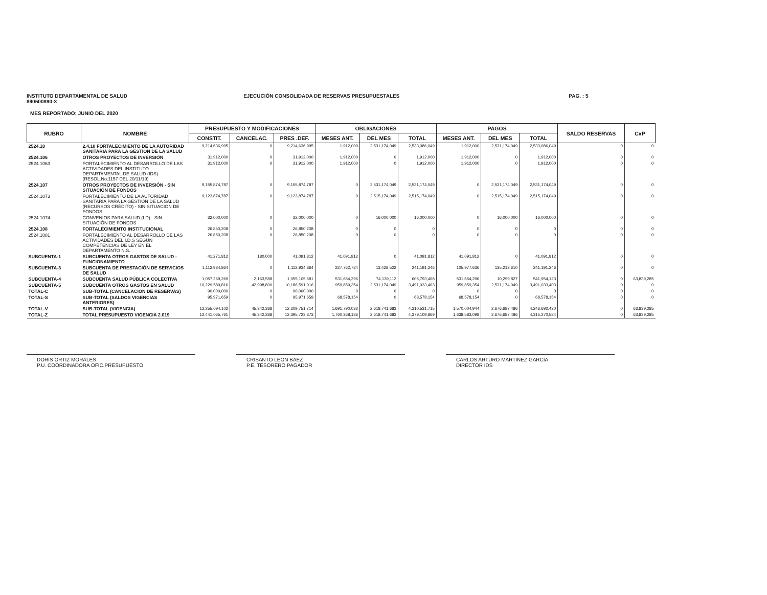INSTITUTO DEPARTAMENTAL DE SALUD
890500890-3
EJECUCIÓN CONSOLIDADA DE RESERVAS PRESUPUESTALES
PAG. : 5
MES REPORTADO: JUNIO DEL 2020
| RUBRO | NOMBRE | PRESUPUESTO Y MODIFICACIONES | | | OBLIGACIONES | | | PAGOS | | | SALDO RESERVAS | CxP |
| --- | --- | --- | --- | --- | --- | --- | --- | --- | --- | --- | --- | --- |
| | | CONSTIT. | CANCELAC. | PRES .DEF. | MESES ANT. | DEL MES | TOTAL | MESES ANT. | DEL MES | TOTAL | | |
| 2524.10 | 2.4.10 FORTALECIMIENTO DE LA AUTORIDAD SANITARIA PARA LA GESTIÓN DE LA SALUD | 9,214,636,995 | 0 | 9,214,636,995 | 1,912,000 | 2,531,174,049 | 2,533,086,049 | 1,912,000 | 2,531,174,049 | 2,533,086,049 | 0 | 0 |
| 2524.106 | OTROS PROYECTOS DE INVERSIÓN | 31,912,000 | 0 | 31,912,000 | 1,912,000 | 0 | 1,912,000 | 1,912,000 | 0 | 1,912,000 | 0 | 0 |
| 2524.1063 | FORTALECIMIENTO AL DESARROLLO DE LAS ACTIVIDADES DEL INSTITUTO DEPARTAMENTAL DE SALUD (IDS) - (RESOL.No.1157 DEL 20/11/19) | 31,912,000 | 0 | 31,912,000 | 1,912,000 | 0 | 1,912,000 | 1,912,000 | 0 | 1,912,000 | 0 | 0 |
| 2524.107 | OTROS PROYECTOS DE INVERSIÓN - SIN SITUACIÓN DE FONDOS | 9,155,874,787 | 0 | 9,155,874,787 | 0 | 2,531,174,049 | 2,531,174,049 | 0 | 2,531,174,049 | 2,531,174,049 | 0 | 0 |
| 2524.1073 | FORTALECIMIENTO DE LA AUTORIDAD SANITARIA PARA LA GESTIÓN DE LA SALUD (RECURSOS CRÉDITO) - SIN SITUACION DE FONDOS | 9,123,874,787 | 0 | 9,123,874,787 | 0 | 2,515,174,049 | 2,515,174,049 | 0 | 2,515,174,049 | 2,515,174,049 | 0 | 0 |
| 2524.1074 | CONVENIOS PARA SALUD (LD) - SIN SITUACIÓN DE FONDOS | 32,000,000 | 0 | 32,000,000 | 0 | 16,000,000 | 16,000,000 | 0 | 16,000,000 | 16,000,000 | 0 | 0 |
| 2524.108 | FORTALECIMIENTO INSTITUCIONAL | 26,850,208 | 0 | 26,850,208 | 0 | 0 | 0 | 0 | 0 | 0 | 0 | 0 |
| 2524.1081 | FORTALECIMIENTO AL DESARROLLO DE LAS ACTIVIDADES DEL I.D.S SEGÚN COMPETENCIAS DE LEY EN EL DEPARTAMENTO N.S. | 26,850,208 | 0 | 26,850,208 | 0 | 0 | 0 | 0 | 0 | 0 | 0 | 0 |
| SUBCUENTA-1 | SUBCUENTA OTROS GASTOS DE SALUD - FUNCIONAMIENTO | 41,271,812 | 180,000 | 41,091,812 | 41,091,812 | 0 | 41,091,812 | 41,091,812 | 0 | 41,091,812 | 0 | 0 |
| SUBCUENTA-3 | SUBCUENTA DE PRESTACIÓN DE SERVICIOS DE SALUD | 1,112,934,864 | 0 | 1,112,934,864 | 227,762,724 | 13,428,522 | 241,191,246 | 105,977,636 | 135,213,610 | 241,191,246 | 0 | 0 |
| SUBCUENTA-4 | SUBCUENTA SALUD PÚBLICA COLECTIVA | 1,057,269,269 | 2,163,588 | 1,055,105,681 | 531,654,296 | 74,139,112 | 605,793,408 | 531,654,296 | 10,299,827 | 541,954,123 | 0 | 63,839,285 |
| SUBCUENTA-5 | SUBCUENTA OTROS GASTOS EN SALUD | 10,229,589,816 | 42,998,800 | 10,186,591,016 | 959,859,354 | 2,531,174,049 | 3,491,033,403 | 959,859,354 | 2,531,174,049 | 3,491,033,403 | 0 | 0 |
| TOTAL-C | SUB-TOTAL (CANCELACION DE RESERVAS) | 90,000,000 | 0 | 90,000,000 | 0 | 0 | 0 | 0 | 0 | 0 | 0 | 0 |
| TOTAL-S | SUB-TOTAL (SALDOS VIGENCIAS ANTERIORES) | 95,971,659 | 0 | 95,971,659 | 68,578,154 | 0 | 68,578,154 | 68,578,154 | 0 | 68,578,154 | 0 | 0 |
| TOTAL-V | SUB-TOTAL (VIGENCIA) | 12,255,094,102 | 45,342,388 | 12,209,751,714 | 1,691,790,032 | 2,618,741,683 | 4,310,531,715 | 1,570,004,944 | 2,676,687,486 | 4,246,692,430 | 0 | 63,839,285 |
| TOTAL-Z | TOTAL PRESUPUESTO VIGENCIA 2.019 | 12,441,065,761 | 45,342,388 | 12,395,723,373 | 1,760,368,186 | 2,618,741,683 | 4,379,109,869 | 1,638,583,098 | 2,676,687,486 | 4,315,270,584 | 0 | 63,839,285 |
DORIS ORTIZ MORALES
P.U. COORDINADORA OFIC.PRESUPUESTO
CRISANTO LEON BAEZ
P.E. TESORERO PAGADOR
CARLOS ARTURO MARTINEZ GARCIA
DIRECTOR IDS